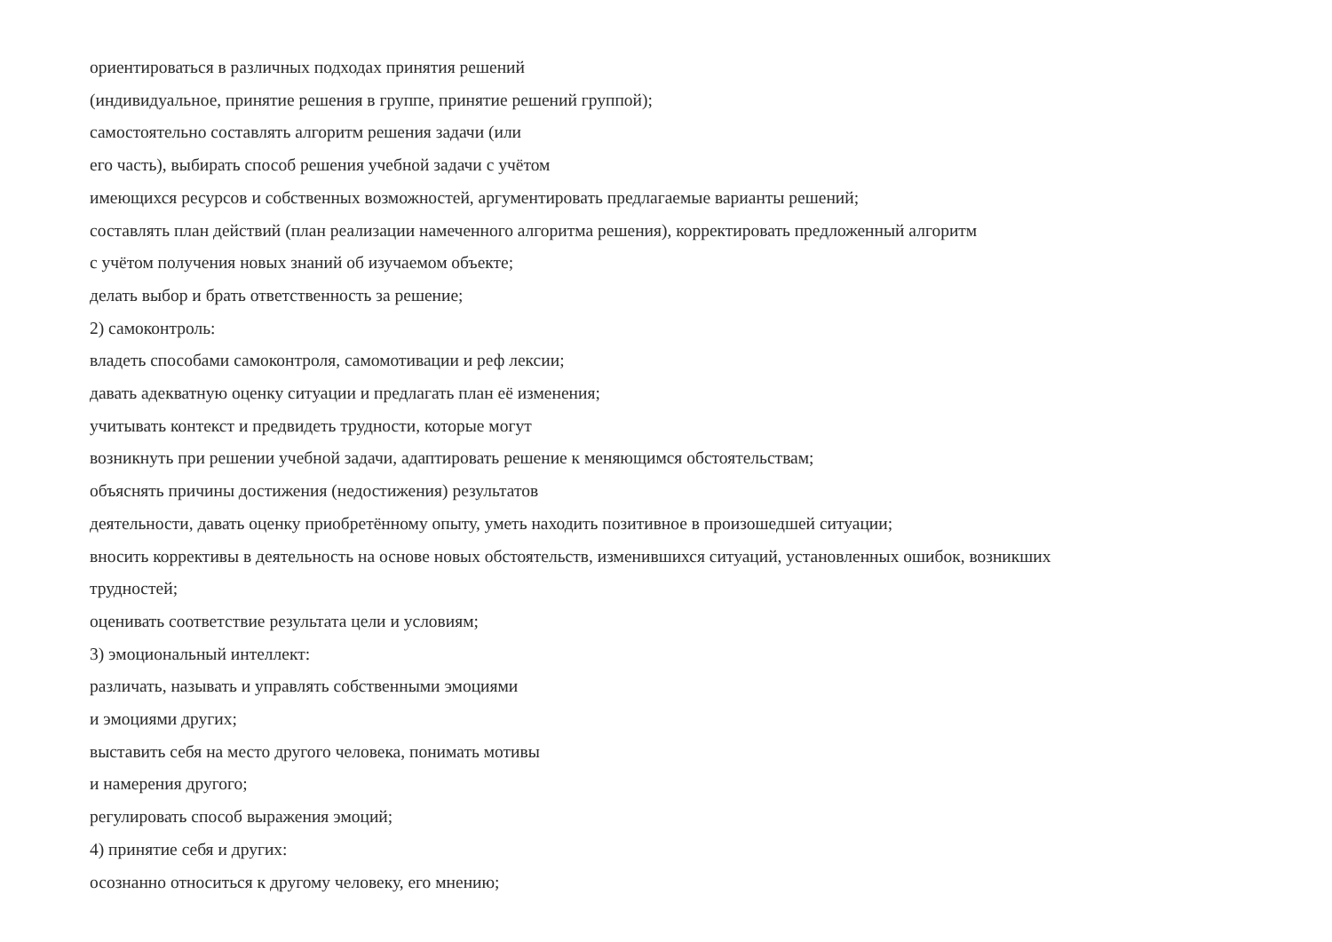ориентироваться в различных подходах принятия решений
(индивидуальное, принятие решения в группе, принятие решений группой);
самостоятельно составлять алгоритм решения задачи (или
его часть), выбирать способ решения учебной задачи с учётом
имеющихся ресурсов и собственных возможностей, аргументировать предлагаемые варианты решений;
составлять план действий (план реализации намеченного алгоритма решения), корректировать предложенный алгоритм
с учётом получения новых знаний об изучаемом объекте;
делать выбор и брать ответственность за решение;
2) самоконтроль:
владеть способами самоконтроля, самомотивации и реф лексии;
давать адекватную оценку ситуации и предлагать план её изменения;
учитывать контекст и предвидеть трудности, которые могут
возникнуть при решении учебной задачи, адаптировать решение к меняющимся обстоятельствам;
объяснять причины достижения (недостижения) результатов
деятельности, давать оценку приобретённому опыту, уметь находить позитивное в произошедшей ситуации;
вносить коррективы в деятельность на основе новых обстоятельств, изменившихся ситуаций, установленных ошибок, возникших
трудностей;
оценивать соответствие результата цели и условиям;
3) эмоциональный интеллект:
различать, называть и управлять собственными эмоциями
и эмоциями других;
выставить себя на место другого человека, понимать мотивы
и намерения другого;
регулировать способ выражения эмоций;
4) принятие себя и других:
осознанно относиться к другому человеку, его мнению;